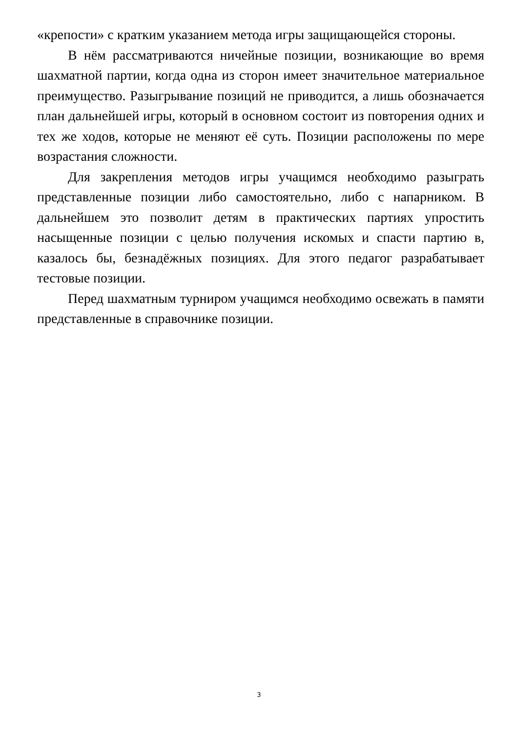«крепости» с кратким указанием метода игры защищающейся стороны.
В нём рассматриваются ничейные позиции, возникающие во время шахматной партии, когда одна из сторон имеет значительное материальное преимущество. Разыгрывание позиций не приводится, а лишь обозначается план дальнейшей игры, который в основном состоит из повторения одних и тех же ходов, которые не меняют её суть. Позиции расположены по мере возрастания сложности.
Для закрепления методов игры учащимся необходимо разыграть представленные позиции либо самостоятельно, либо с напарником. В дальнейшем это позволит детям в практических партиях упростить насыщенные позиции с целью получения искомых и спасти партию в, казалось бы, безнадёжных позициях. Для этого педагог разрабатывает тестовые позиции.
Перед шахматным турниром учащимся необходимо освежать в памяти представленные в справочнике позиции.
3